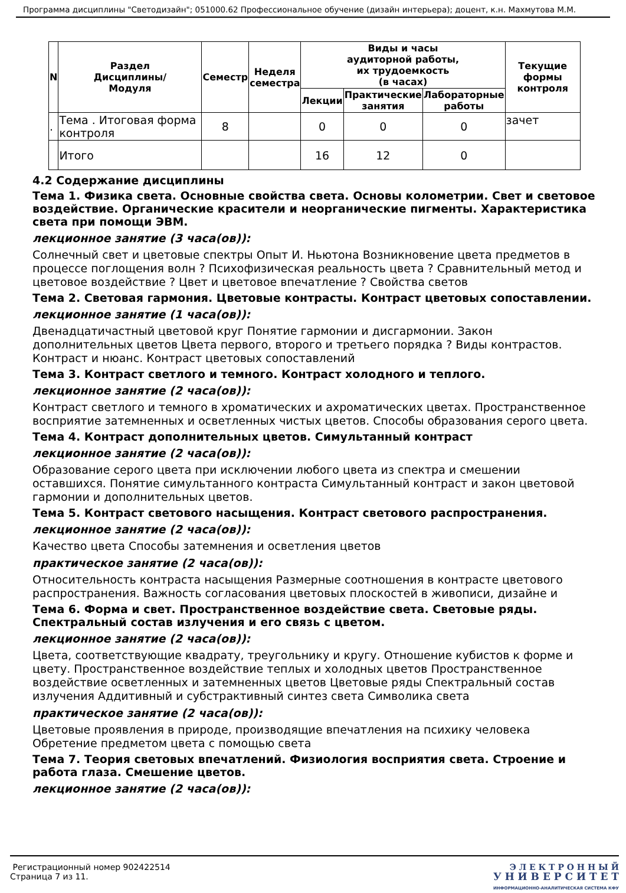Программа дисциплины "Светодизайн"; 051000.62 Профессиональное обучение (дизайн интерьера); доцент, к.н. Махмутова М.М.
| N | Раздел Дисциплины/ Модуля | Семестр | Неделя семестра | Виды и часы аудиторной работы, их трудоемкость (в часах) | | | Текущие формы контроля |
| --- | --- | --- | --- | --- | --- | --- | --- |
| | | | | Лекции | Практические занятия | Лабораторные работы | |
| . | Тема . Итоговая форма контроля | 8 | | 0 | 0 | 0 | зачет |
| | Итого | | | 16 | 12 | 0 | |
4.2 Содержание дисциплины
Тема 1. Физика света. Основные свойства света. Основы колометрии. Свет и световое воздействие. Органические красители и неорганические пигменты. Характеристика света при помощи ЭВМ.
лекционное занятие (3 часа(ов)):
Солнечный свет и цветовые спектры Опыт И. Ньютона Возникновение цвета предметов в процессе поглощения волн ? Психофизическая реальность цвета ? Сравнительный метод и цветовое воздействие ? Цвет и цветовое впечатление ? Свойства светов
Тема 2. Световая гармония. Цветовые контрасты. Контраст цветовых сопоставлении.
лекционное занятие (1 часа(ов)):
Двенадцатичастный цветовой круг Понятие гармонии и дисгармонии. Закон дополнительных цветов Цвета первого, второго и третьего порядка ? Виды контрастов. Контраст и нюанс. Контраст цветовых сопоставлений
Тема 3. Контраст светлого и темного. Контраст холодного и теплого.
лекционное занятие (2 часа(ов)):
Контраст светлого и темного в хроматических и ахроматических цветах. Пространственное восприятие затемненных и осветленных чистых цветов. Способы образования серого цвета.
Тема 4. Контраст дополнительных цветов. Симультанный контраст
лекционное занятие (2 часа(ов)):
Образование серого цвета при исключении любого цвета из спектра и смешении оставшихся. Понятие симультанного контраста Симультанный контраст и закон цветовой гармонии и дополнительных цветов.
Тема 5. Контраст светового насыщения. Контраст светового распространения.
лекционное занятие (2 часа(ов)):
Качество цвета Способы затемнения и осветления цветов
практическое занятие (2 часа(ов)):
Относительность контраста насыщения Размерные соотношения в контрасте цветового распространения. Важность согласования цветовых плоскостей в живописи, дизайне и
Тема 6. Форма и свет. Пространственное воздействие света. Световые ряды. Спектральный состав излучения и его связь с цветом.
лекционное занятие (2 часа(ов)):
Цвета, соответствующие квадрату, треугольнику и кругу. Отношение кубистов к форме и цвету. Пространственное воздействие теплых и холодных цветов Пространственное воздействие осветленных и затемненных цветов Цветовые ряды Спектральный состав излучения Аддитивный и субстрактивный синтез света Символика света
практическое занятие (2 часа(ов)):
Цветовые проявления в природе, производящие впечатления на психику человека Обретение предметом цвета с помощью света
Тема 7. Теория световых впечатлений. Физиология восприятия света. Строение и работа глаза. Смешение цветов.
лекционное занятие (2 часа(ов)):
Регистрационный номер 902422514
Страница 7 из 11.
Э Л Е К Т Р О Н Н Ы Й
У Н И В Е Р С И Т Е Т
ИНФОРМАЦИОННО-АНАЛИТИЧЕСКАЯ СИСТЕМА КФУ